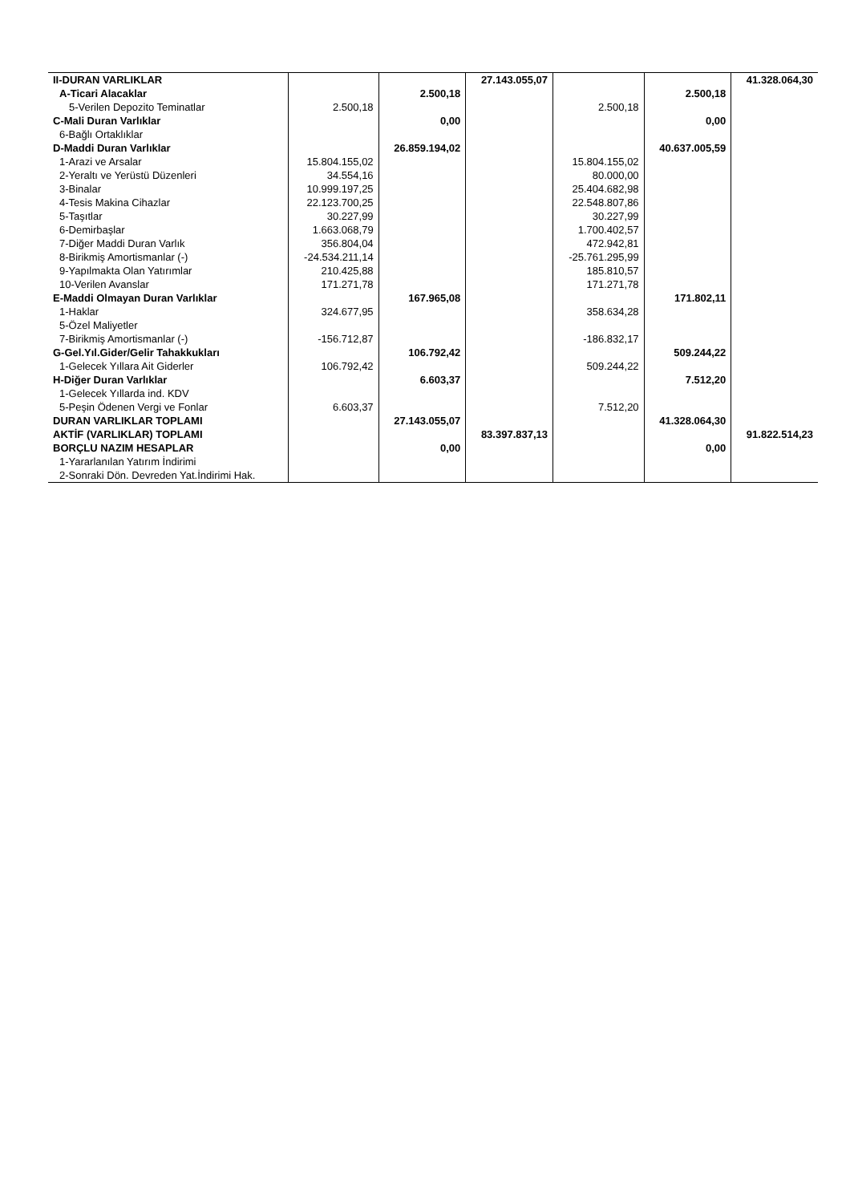| II-DURAN VARLIKLAR | | | 27.143.055,07 | | | 41.328.064,30 |
| A-Ticari Alacaklar | | 2.500,18 | | | 2.500,18 | |
| 5-Verilen Depozito Teminatlar | 2.500,18 | | | 2.500,18 | | |
| C-Mali Duran Varlıklar | | 0,00 | | | 0,00 | |
| 6-Bağlı Ortaklıklar | | | | | | |
| D-Maddi Duran Varlıklar | | 26.859.194,02 | | | 40.637.005,59 | |
| 1-Arazi ve Arsalar | 15.804.155,02 | | | 15.804.155,02 | | |
| 2-Yeraltı ve Yerüstü Düzenleri | 34.554,16 | | | 80.000,00 | | |
| 3-Binalar | 10.999.197,25 | | | 25.404.682,98 | | |
| 4-Tesis Makina Cihazlar | 22.123.700,25 | | | 22.548.807,86 | | |
| 5-Taşıtlar | 30.227,99 | | | 30.227,99 | | |
| 6-Demirbaşlar | 1.663.068,79 | | | 1.700.402,57 | | |
| 7-Diğer Maddi Duran Varlık | 356.804,04 | | | 472.942,81 | | |
| 8-Birikmiş Amortismanlar (-) | -24.534.211,14 | | | -25.761.295,99 | | |
| 9-Yapılmakta Olan Yatırımlar | 210.425,88 | | | 185.810,57 | | |
| 10-Verilen Avanslar | 171.271,78 | | | 171.271,78 | | |
| E-Maddi Olmayan Duran Varlıklar | | 167.965,08 | | | 171.802,11 | |
| 1-Haklar | 324.677,95 | | | 358.634,28 | | |
| 5-Özel Maliyetler | | | | | | |
| 7-Birikmiş Amortismanlar (-) | -156.712,87 | | | -186.832,17 | | |
| G-Gel.Yıl.Gider/Gelir Tahakkukları | | 106.792,42 | | | 509.244,22 | |
| 1-Gelecek Yıllara Ait Giderler | 106.792,42 | | | 509.244,22 | | |
| H-Diğer Duran Varlıklar | | 6.603,37 | | | 7.512,20 | |
| 1-Gelecek Yıllarda ind. KDV | | | | | | |
| 5-Peşin Ödenen Vergi ve Fonlar | 6.603,37 | | | 7.512,20 | | |
| DURAN VARLIKLAR TOPLAMI | | 27.143.055,07 | | | 41.328.064,30 | |
| AKTİF (VARLIKLAR) TOPLAMI | | | 83.397.837,13 | | | 91.822.514,23 |
| BORÇLU NAZIM HESAPLAR | | 0,00 | | | 0,00 | |
| 1-Yararlanılan Yatırım İndirimi | | | | | | |
| 2-Sonraki Dön. Devreden Yat.İndirimi Hak. | | | | | | |